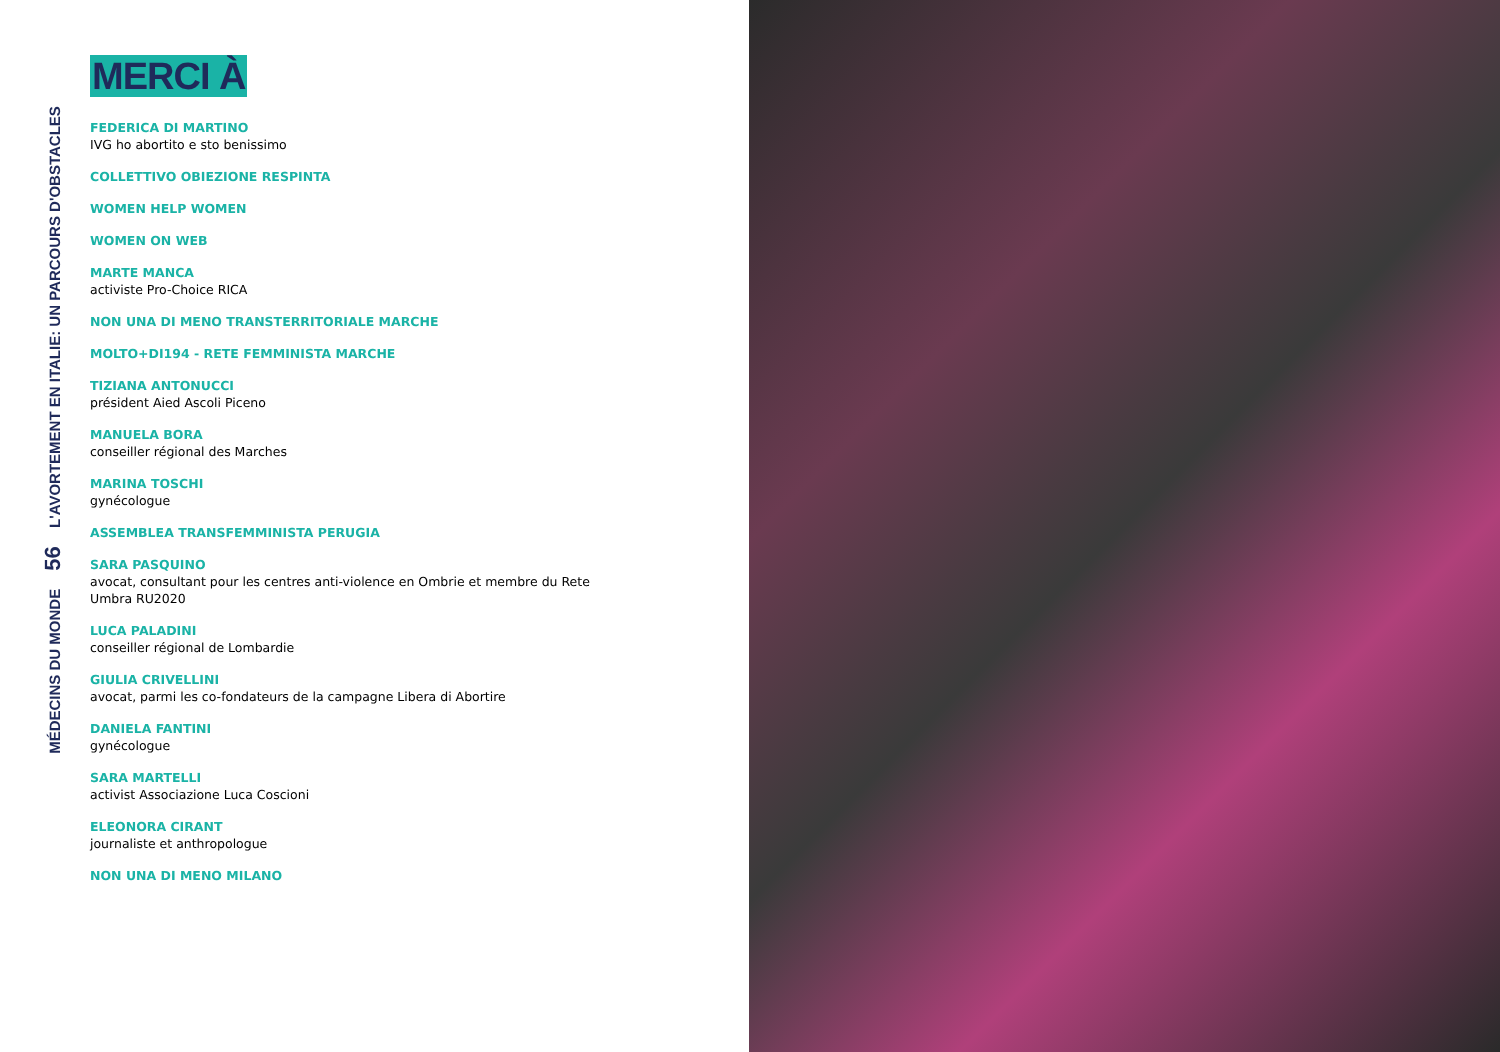MÉDECINS DU MONDE 56 L'AVORTEMENT EN ITALIE: UN PARCOURS D'OBSTACLES
MERCI À
FEDERICA DI MARTINO
IVG ho abortito e sto benissimo
COLLETTIVO OBIEZIONE RESPINTA
WOMEN HELP WOMEN
WOMEN ON WEB
MARTE MANCA
activiste Pro-Choice RICA
NON UNA DI MENO TRANSTERRITORIALE MARCHE
MOLTO+DI194 - RETE FEMMINISTA MARCHE
TIZIANA ANTONUCCI
président Aied Ascoli Piceno
MANUELA BORA
conseiller régional des Marches
MARINA TOSCHI
gynécologue
ASSEMBLEA TRANSFEMMINISTA PERUGIA
SARA PASQUINO
avocat, consultant pour les centres anti-violence en Ombrie et membre du Rete Umbra RU2020
LUCA PALADINI
conseiller régional de Lombardie
GIULIA CRIVELLINI
avocat, parmi les co-fondateurs de la campagne Libera di Abortire
DANIELA FANTINI
gynécologue
SARA MARTELLI
activist Associazione Luca Coscioni
ELEONORA CIRANT
journaliste et anthropologue
NON UNA DI MENO MILANO